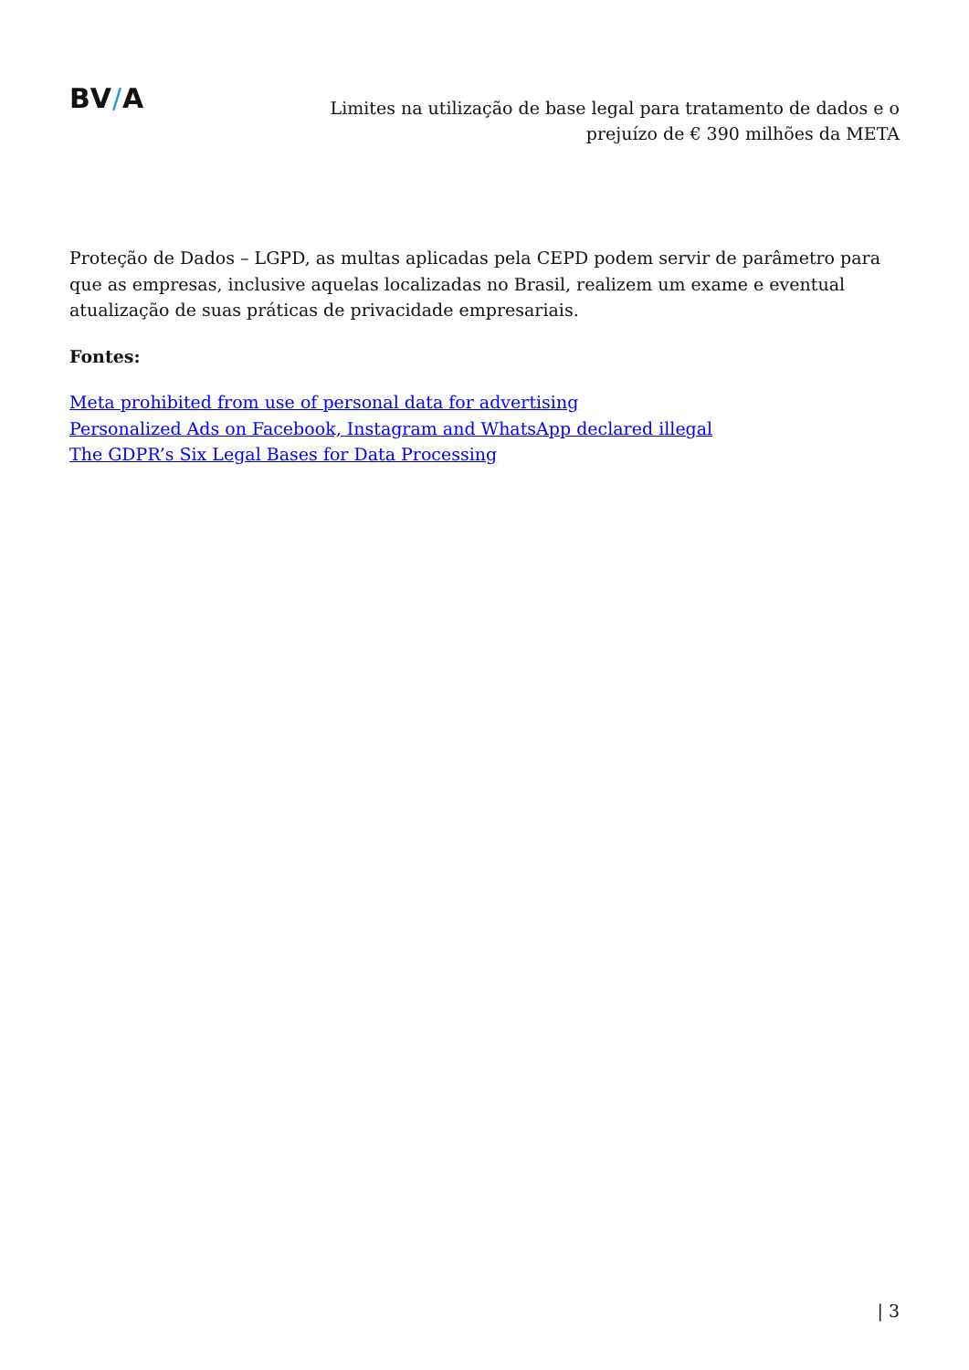BV/A
Limites na utilização de base legal para tratamento de dados e o
prejuízo de € 390 milhões da META
Proteção de Dados – LGPD, as multas aplicadas pela CEPD podem servir de parâmetro para que as empresas, inclusive aquelas localizadas no Brasil, realizem um exame e eventual atualização de suas práticas de privacidade empresariais.
Fontes:
Meta prohibited from use of personal data for advertising
Personalized Ads on Facebook, Instagram and WhatsApp declared illegal
The GDPR’s Six Legal Bases for Data Processing
| 3